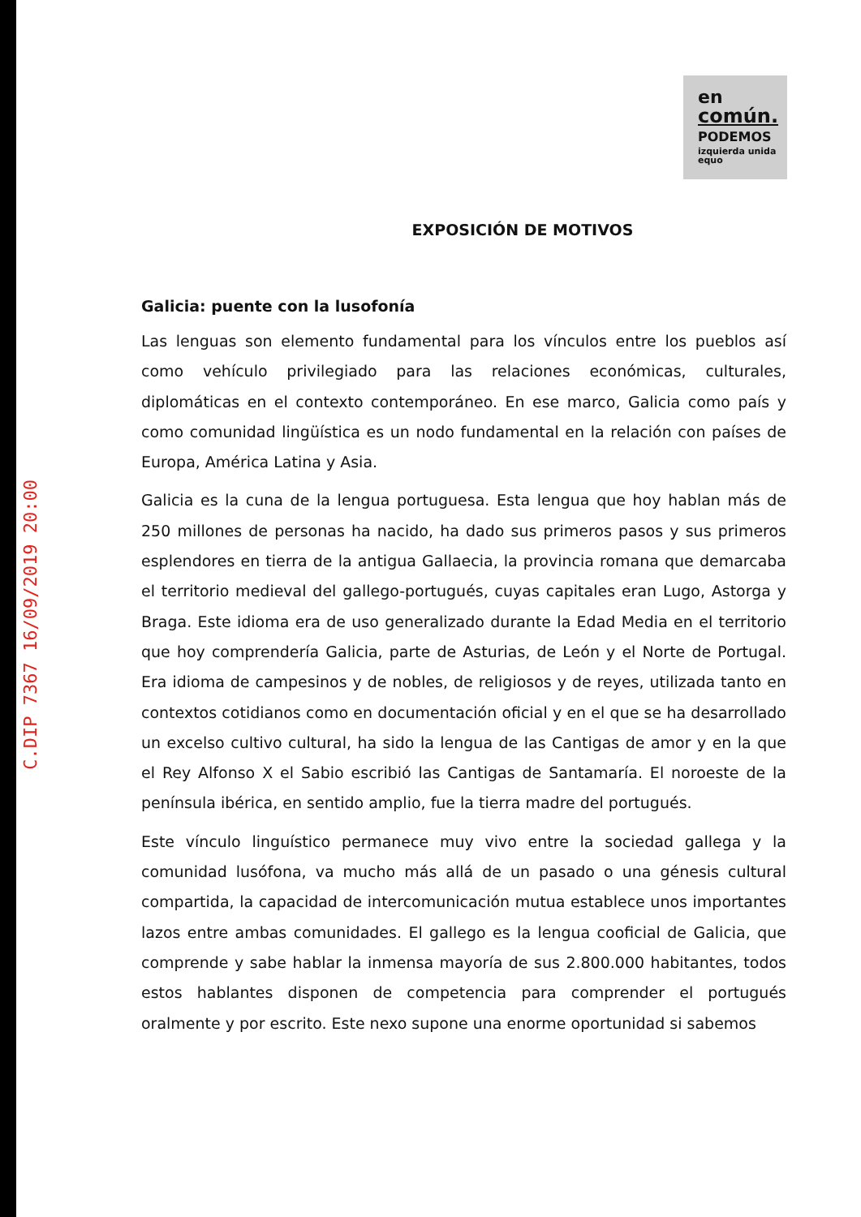C.DIP 7367 16/09/2019 20:00
en
común.
PODEMOS
izquierda unida equo
EXPOSICIÓN DE MOTIVOS
Galicia: puente con la lusofonía
Las lenguas son elemento fundamental para los vínculos entre los pueblos así como vehículo privilegiado para las relaciones económicas, culturales, diplomáticas en el contexto contemporáneo. En ese marco, Galicia como país y como comunidad lingüística es un nodo fundamental en la relación con países de Europa, América Latina y Asia.
Galicia es la cuna de la lengua portuguesa. Esta lengua que hoy hablan más de 250 millones de personas ha nacido, ha dado sus primeros pasos y sus primeros esplendores en tierra de la antigua Gallaecia, la provincia romana que demarcaba el territorio medieval del gallego-portugués, cuyas capitales eran Lugo, Astorga y Braga. Este idioma era de uso generalizado durante la Edad Media en el territorio que hoy comprendería Galicia, parte de Asturias, de León y el Norte de Portugal. Era idioma de campesinos y de nobles, de religiosos y de reyes, utilizada tanto en contextos cotidianos como en documentación oficial y en el que se ha desarrollado un excelso cultivo cultural, ha sido la lengua de las Cantigas de amor y en la que el Rey Alfonso X el Sabio escribió las Cantigas de Santamaría. El noroeste de la península ibérica, en sentido amplio, fue la tierra madre del portugués.
Este vínculo linguístico permanece muy vivo entre la sociedad gallega y la comunidad lusófona, va mucho más allá de un pasado o una génesis cultural compartida, la capacidad de intercomunicación mutua establece unos importantes lazos entre ambas comunidades. El gallego es la lengua cooficial de Galicia, que comprende y sabe hablar la inmensa mayoría de sus 2.800.000 habitantes, todos estos hablantes disponen de competencia para comprender el portugués oralmente y por escrito. Este nexo supone una enorme oportunidad si sabemos